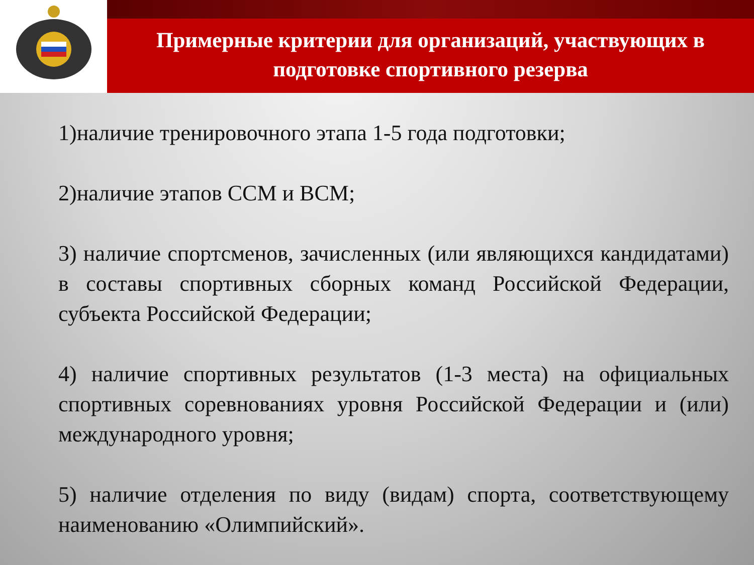Примерные критерии для организаций, участвующих в подготовке спортивного резерва
1)наличие тренировочного этапа 1-5 года подготовки;
2)наличие этапов ССМ и ВСМ;
3) наличие спортсменов, зачисленных (или являющихся кандидатами) в составы спортивных сборных команд Российской Федерации, субъекта Российской Федерации;
4) наличие спортивных результатов (1-3 места) на официальных спортивных соревнованиях уровня Российской Федерации и (или) международного уровня;
5) наличие отделения по виду (видам) спорта, соответствующему наименованию «Олимпийский».